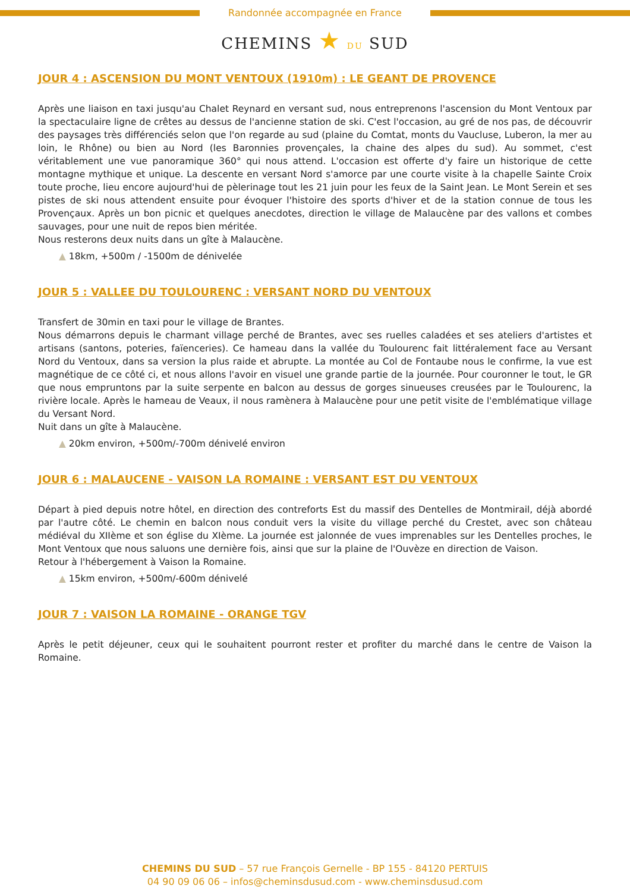Randonnée accompagnée en France
CHEMINS ★ DU SUD
JOUR 4 : ASCENSION DU MONT VENTOUX (1910m) : LE GEANT DE PROVENCE
Après une liaison en taxi jusqu'au Chalet Reynard en versant sud, nous entreprenons l'ascension du Mont Ventoux par la spectaculaire ligne de crêtes au dessus de l'ancienne station de ski. C'est l'occasion, au gré de nos pas, de découvrir des paysages très différenciés selon que l'on regarde au sud (plaine du Comtat, monts du Vaucluse, Luberon, la mer au loin, le Rhône) ou bien au Nord (les Baronnies provençales, la chaine des alpes du sud). Au sommet, c'est véritablement une vue panoramique 360° qui nous attend. L'occasion est offerte d'y faire un historique de cette montagne mythique et unique. La descente en versant Nord s'amorce par une courte visite à la chapelle Sainte Croix toute proche, lieu encore aujourd'hui de pèlerinage tout les 21 juin pour les feux de la Saint Jean. Le Mont Serein et ses pistes de ski nous attendent ensuite pour évoquer l'histoire des sports d'hiver et de la station connue de tous les Provençaux. Après un bon picnic et quelques anecdotes, direction le village de Malaucène par des vallons et combes sauvages, pour une nuit de repos bien méritée.
Nous resterons deux nuits dans un gîte à Malaucène.
▲ 18km, +500m / -1500m de dénivelée
JOUR 5 : VALLEE DU TOULOURENC : VERSANT NORD DU VENTOUX
Transfert de 30min en taxi pour le village de Brantes.
Nous démarrons depuis le charmant village perché de Brantes, avec ses ruelles caladées et ses ateliers d'artistes et artisans (santons, poteries, faïenceries). Ce hameau dans la vallée du Toulourenc fait littéralement face au Versant Nord du Ventoux, dans sa version la plus raide et abrupte. La montée au Col de Fontaube nous le confirme, la vue est magnétique de ce côté ci, et nous allons l'avoir en visuel une grande partie de la journée. Pour couronner le tout, le GR que nous empruntons par la suite serpente en balcon au dessus de gorges sinueuses creusées par le Toulourenc, la rivière locale. Après le hameau de Veaux, il nous ramènera à Malaucène pour une petit visite de l'emblématique village du Versant Nord.
Nuit dans un gîte à Malaucène.
▲ 20km environ, +500m/-700m dénivelé environ
JOUR 6 : MALAUCENE - VAISON LA ROMAINE : VERSANT EST DU VENTOUX
Départ à pied depuis notre hôtel, en direction des contreforts Est du massif des Dentelles de Montmirail, déjà abordé par l'autre côté. Le chemin en balcon nous conduit vers la visite du village perché du Crestet, avec son château médiéval du XIIème et son église du XIème. La journée est jalonnée de vues imprenables sur les Dentelles proches, le Mont Ventoux que nous saluons une dernière fois, ainsi que sur la plaine de l'Ouvèze en direction de Vaison.
Retour à l'hébergement à Vaison la Romaine.
▲ 15km environ, +500m/-600m dénivelé
JOUR 7 : VAISON LA ROMAINE - ORANGE TGV
Après le petit déjeuner, ceux qui le souhaitent pourront rester et profiter du marché dans le centre de Vaison la Romaine.
CHEMINS DU SUD – 57 rue François Gernelle - BP 155 - 84120 PERTUIS
04 90 09 06 06 – infos@cheminsdusud.com - www.cheminsdusud.com